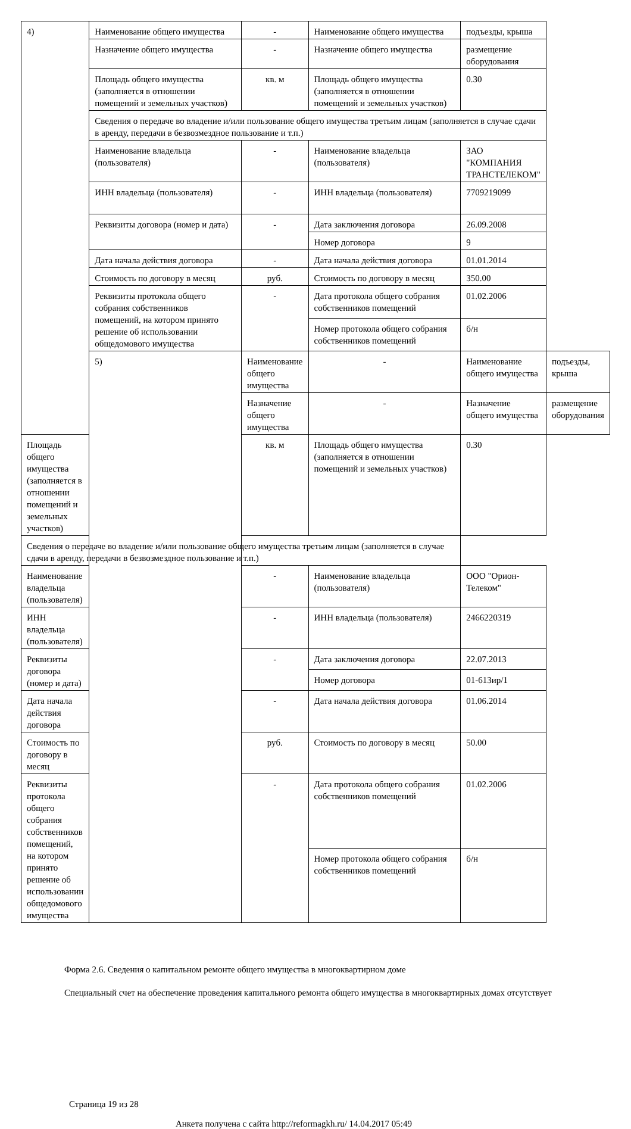| 4) | Наименование общего имущества | - | Наименование общего имущества | подъезды, крыша | |
| | Назначение общего имущества | - | Назначение общего имущества | размещение оборудования | |
| | Площадь общего имущества (заполняется в отношении помещений и земельных участков) | кв. м | Площадь общего имущества (заполняется в отношении помещений и земельных участков) | 0.30 | |
| | Сведения о передаче во владение и/или пользование общего имущества третьим лицам (заполняется в случае сдачи в аренду, передачи в безвозмездное пользование и т.п.) | | | | |
| | Наименование владельца (пользователя) | - | Наименование владельца (пользователя) | ЗАО "КОМПАНИЯ ТРАНСТЕЛЕКОМ" | |
| | ИНН владельца (пользователя) | - | ИНН владельца (пользователя) | 7709219099 | |
| | Реквизиты договора (номер и дата) | - | Дата заключения договора | 26.09.2008 | |
| | | | Номер договора | 9 | |
| | Дата начала действия договора | - | Дата начала действия договора | 01.01.2014 | |
| | Стоимость по договору в месяц | руб. | Стоимость по договору в месяц | 350.00 | |
| | Реквизиты протокола общего собрания собственников помещений, на котором принято решение об использовании общедомового имущества | - | Дата протокола общего собрания собственников помещений | 01.02.2006 | |
| | | | Номер протокола общего собрания собственников помещений | б/н | |
| | 5) | Наименование общего имущества | - | Наименование общего имущества | подъезды, крыша |
| | | Назначение общего имущества | - | Назначение общего имущества | размещение оборудования |
| Площадь общего имущества (заполняется в отношении помещений и земельных участков) | | кв. м | Площадь общего имущества (заполняется в отношении помещений и земельных участков) | 0.30 | |
| Сведения о передаче во владение и/или пользование общего имущества третьим лицам (заполняется в случае сдачи в аренду, передачи в безвозмездное пользование и т.п.) | | | | | |
| Наименование владельца (пользователя) | | - | Наименование владельца (пользователя) | ООО "Орион-Телеком" | |
| ИНН владельца (пользователя) | | - | ИНН владельца (пользователя) | 2466220319 | |
| Реквизиты договора (номер и дата) | | - | Дата заключения договора | 22.07.2013 | |
| | | | Номер договора | 01-613ир/1 | |
| Дата начала действия договора | | - | Дата начала действия договора | 01.06.2014 | |
| Стоимость по договору в месяц | | руб. | Стоимость по договору в месяц | 50.00 | |
| Реквизиты протокола общего собрания собственников помещений, на котором принято решение об использовании общедомового имущества | | - | Дата протокола общего собрания собственников помещений | 01.02.2006 | |
| | | | Номер протокола общего собрания собственников помещений | б/н | |
Форма 2.6. Сведения о капитальном ремонте общего имущества в многоквартирном доме
Специальный счет на обеспечение проведения капитального ремонта общего имущества в многоквартирных домах отсутствует
Страница 19 из 28
Анкета получена с сайта http://reformagkh.ru/ 14.04.2017 05:49